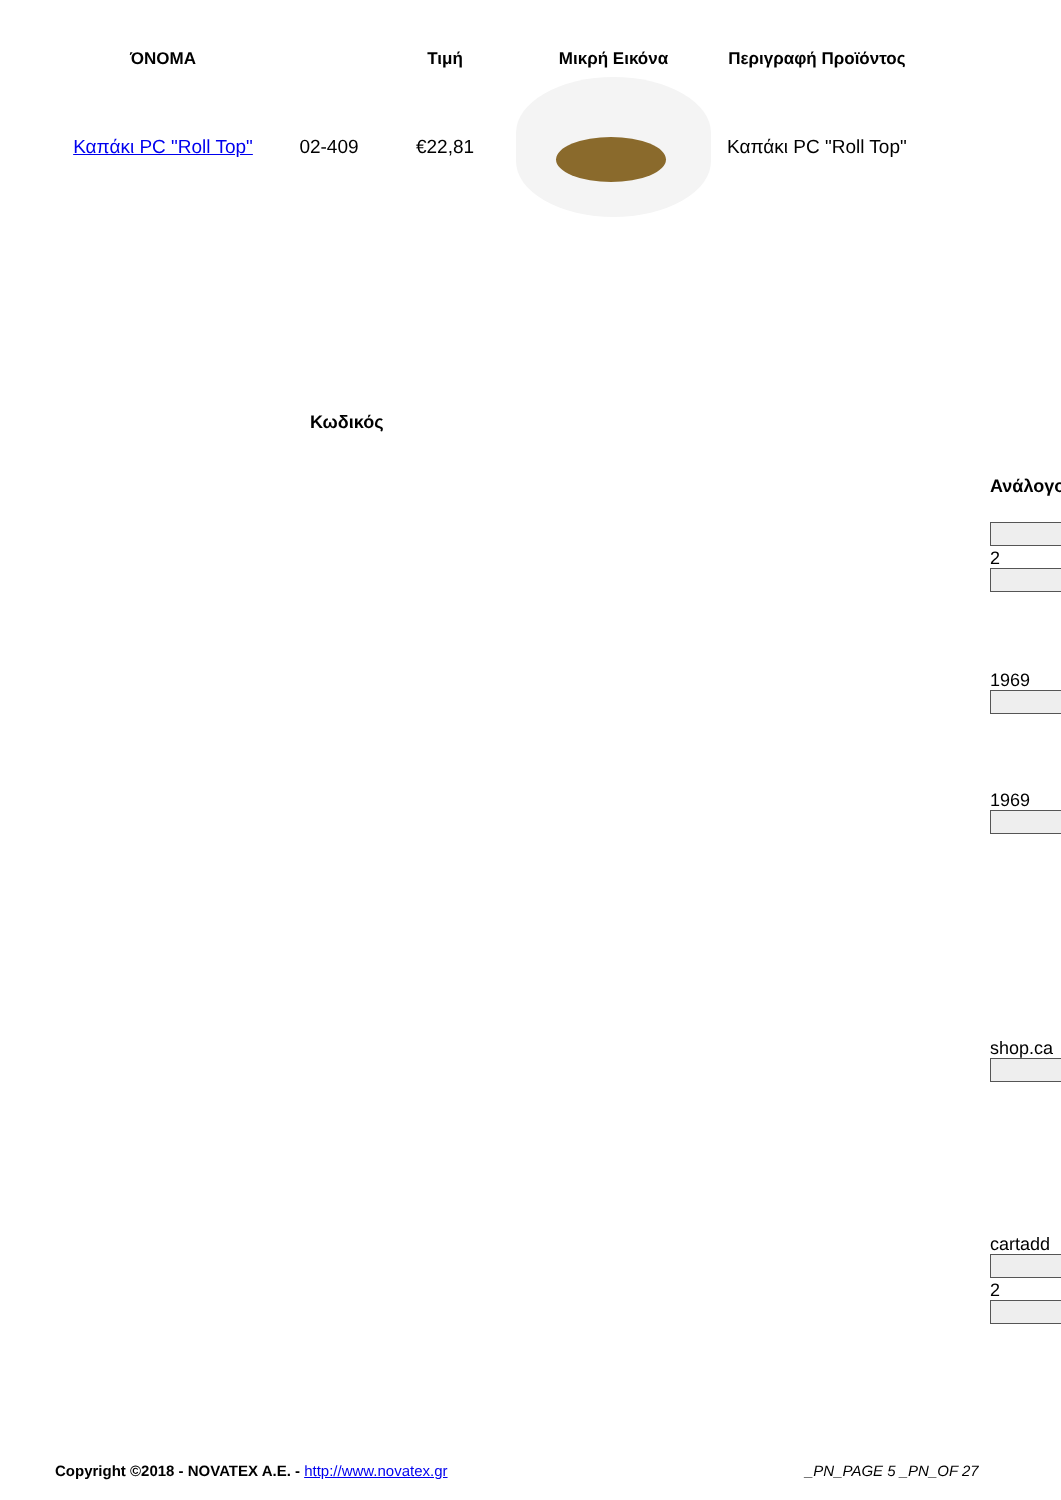| ΌΝΟΜΑ | | Τιμή | Μικρή Εικόνα | Περιγραφή Προϊόντος |
| --- | --- | --- | --- | --- |
| Καπάκι PC "Roll Top" | 02-409 | €22,81 | | Καπάκι PC "Roll Top" |
Κωδικός
Ανάλογο
2
1969
1969
shop.ca
cartadd
2
Copyright ©2018 - NOVATEX A.E. - http://www.novatex.gr
_PN_PAGE 5 _PN_OF 27